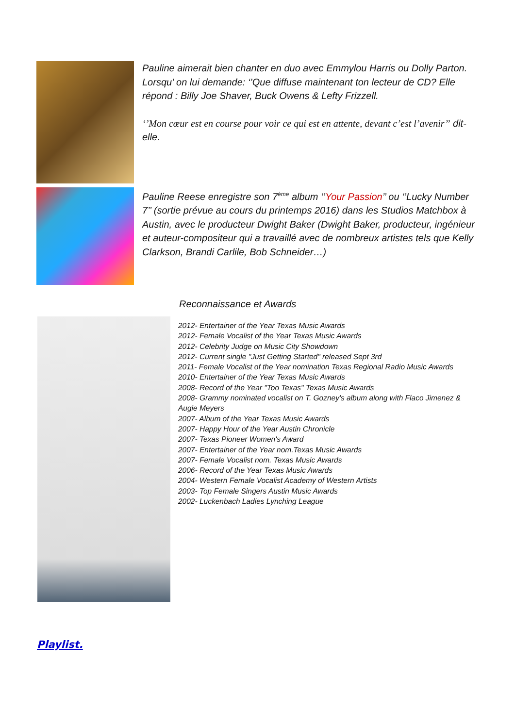Pauline aimerait bien chanter en duo avec Emmylou Harris ou Dolly Parton. Lorsqu’ on lui demande: ‘’Que diffuse maintenant ton lecteur de CD? Elle répond : Billy Joe Shaver, Buck Owens & Lefty Frizzell.
‘’Mon cœur est en course pour voir ce qui est en attente, devant c’est l’avenir’’ dit-elle.
Pauline Reese enregistre son 7<sup>ème</sup> album ‘’Your Passion’’ ou ‘’Lucky Number 7’’ (sortie prévue au cours du printemps 2016) dans les Studios Matchbox à Austin, avec le producteur Dwight Baker (Dwight Baker, producteur, ingénieur et auteur-compositeur qui a travaillé avec de nombreux artistes tels que Kelly Clarkson, Brandi Carlile, Bob Schneider…)
Reconnaissance et Awards
2012- Entertainer of the Year Texas Music Awards
2012- Female Vocalist of the Year Texas Music Awards
2012- Celebrity Judge on Music City Showdown
2012- Current single "Just Getting Started" released Sept 3rd
2011- Female Vocalist of the Year nomination Texas Regional Radio Music Awards
2010- Entertainer of the Year Texas Music Awards
2008- Record of the Year "Too Texas" Texas Music Awards
2008- Grammy nominated vocalist on T. Gozney's album along with Flaco Jimenez & Augie Meyers
2007- Album of the Year Texas Music Awards
2007- Happy Hour of the Year Austin Chronicle
2007- Texas Pioneer Women's Award
2007- Entertainer of the Year nom.Texas Music Awards
2007- Female Vocalist nom. Texas Music Awards
2006- Record of the Year Texas Music Awards
2004- Western Female Vocalist Academy of Western Artists
2003- Top Female Singers Austin Music Awards
2002- Luckenbach Ladies Lynching League
Playlist.